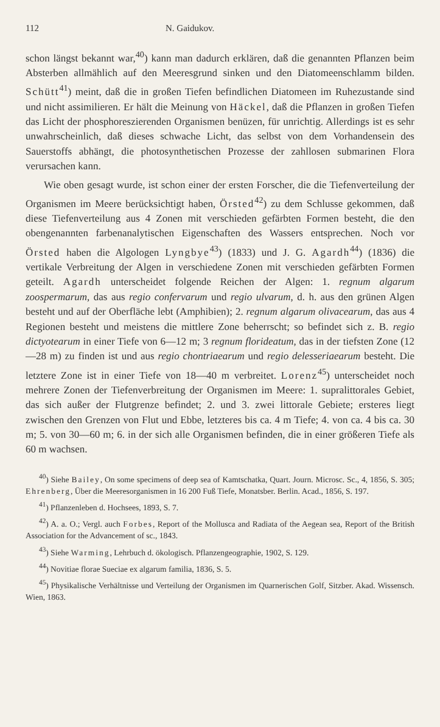112 N. Gaidukov.
schon längst bekannt war,<sup>40</sup>) kann man dadurch erklären, daß die genannten Pflanzen beim Absterben allmählich auf den Meeresgrund sinken und den Diatomeenschlamm bilden. Schütt<sup>41</sup>) meint, daß die in großen Tiefen befindlichen Diatomeen im Ruhezustande sind und nicht assimilieren. Er hält die Meinung von Häckel, daß die Pflanzen in großen Tiefen das Licht der phosphoreszierenden Organismen benüzen, für unrichtig. Allerdings ist es sehr unwahrscheinlich, daß dieses schwache Licht, das selbst von dem Vorhandensein des Sauerstoffs abhängt, die photosynthetischen Prozesse der zahllosen submarinen Flora verursachen kann.
Wie oben gesagt wurde, ist schon einer der ersten Forscher, die die Tiefenverteilung der Organismen im Meere berücksichtigt haben, Örsted<sup>42</sup>) zu dem Schlusse gekommen, daß diese Tiefenverteilung aus 4 Zonen mit verschieden gefärbten Formen besteht, die den obengenannten farbenanalytischen Eigenschaften des Wassers entsprechen. Noch vor Örsted haben die Algologen Lyngbye<sup>43</sup>) (1833) und J. G. Agardh<sup>44</sup>) (1836) die vertikale Verbreitung der Algen in verschiedene Zonen mit verschieden gefärbten Formen geteilt. Agardh unterscheidet folgende Reichen der Algen: 1. regnum algarum zoospermarum, das aus regio confervarum und regio ulvarum, d. h. aus den grünen Algen besteht und auf der Oberfläche lebt (Amphibien); 2. regnum algarum olivacearum, das aus 4 Regionen besteht und meistens die mittlere Zone beherrscht; so befindet sich z. B. regio dictyotearum in einer Tiefe von 6—12 m; 3 regnum florideatum, das in der tiefsten Zone (12—28 m) zu finden ist und aus regio chontriaearum und regio delesseriaearum besteht. Die letztere Zone ist in einer Tiefe von 18—40 m verbreitet. Lorenz<sup>45</sup>) unterscheidet noch mehrere Zonen der Tiefenverbreitung der Organismen im Meere: 1. supralittorales Gebiet, das sich außer der Flutgrenze befindet; 2. und 3. zwei littorale Gebiete; ersteres liegt zwischen den Grenzen von Flut und Ebbe, letzteres bis ca. 4 m Tiefe; 4. von ca. 4 bis ca. 30 m; 5. von 30—60 m; 6. in der sich alle Organismen befinden, die in einer größeren Tiefe als 60 m wachsen.
<sup>40</sup>) Siehe Bailey, On some specimens of deep sea of Kamtschatka, Quart. Journ. Microsc. Sc., 4, 1856, S. 305; Ehrenberg, Über die Meeresorganismen in 16 200 Fuß Tiefe, Monatsber. Berlin. Acad., 1856, S. 197.
<sup>41</sup>) Pflanzenleben d. Hochsees, 1893, S. 7.
<sup>42</sup>) A. a. O.; Vergl. auch Forbes, Report of the Mollusca and Radiata of the Aegean sea, Report of the British Association for the Advancement of sc., 1843.
<sup>43</sup>) Siehe Warming, Lehrbuch d. ökologisch. Pflanzengeographie, 1902, S. 129.
<sup>44</sup>) Novitiae florae Sueciae ex algarum familia, 1836, S. 5.
<sup>45</sup>) Physikalische Verhältnisse und Verteilung der Organismen im Quarnerischen Golf, Sitzber. Akad. Wissensch. Wien, 1863.